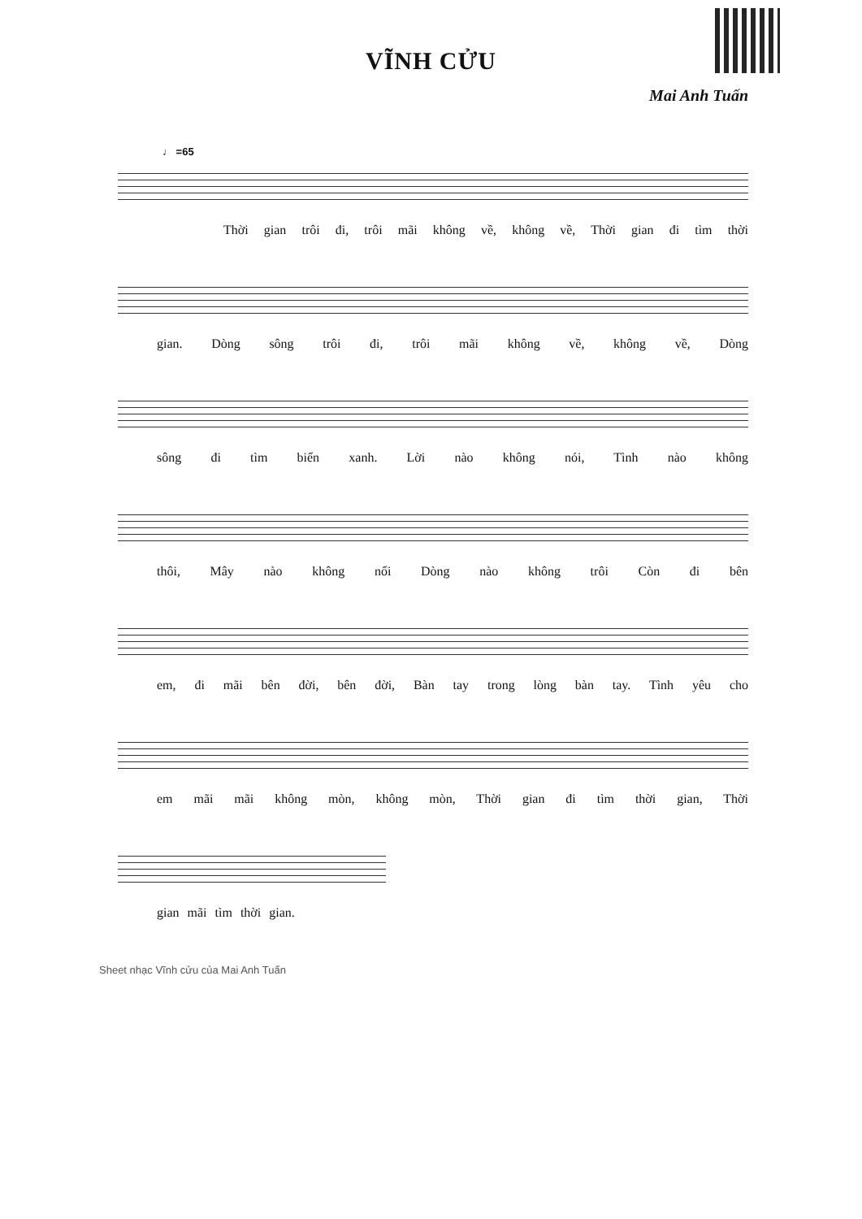VĨNH CỬU
Mai Anh Tuấn
♩ =65
Thời gian trôi đi, trôi mãi không về, không về, Thời gian đi tìm thời
gian. Dòng sông trôi đi, trôi mãi không về, không về, Dòng
sông đi tìm biển xanh. Lời nào không nói, Tình nào không
thôi, Mây nào không nổi Dòng nào không trôi Còn đi bên
em, đi mãi bên đời, bên đời, Bàn tay trong lòng bàn tay. Tình yêu cho
em mãi mãi không mòn, không mòn, Thời gian đi tìm thời gian, Thời
gian mãi tìm thời gian.
Sheet nhạc Vĩnh cửu của Mai Anh Tuấn